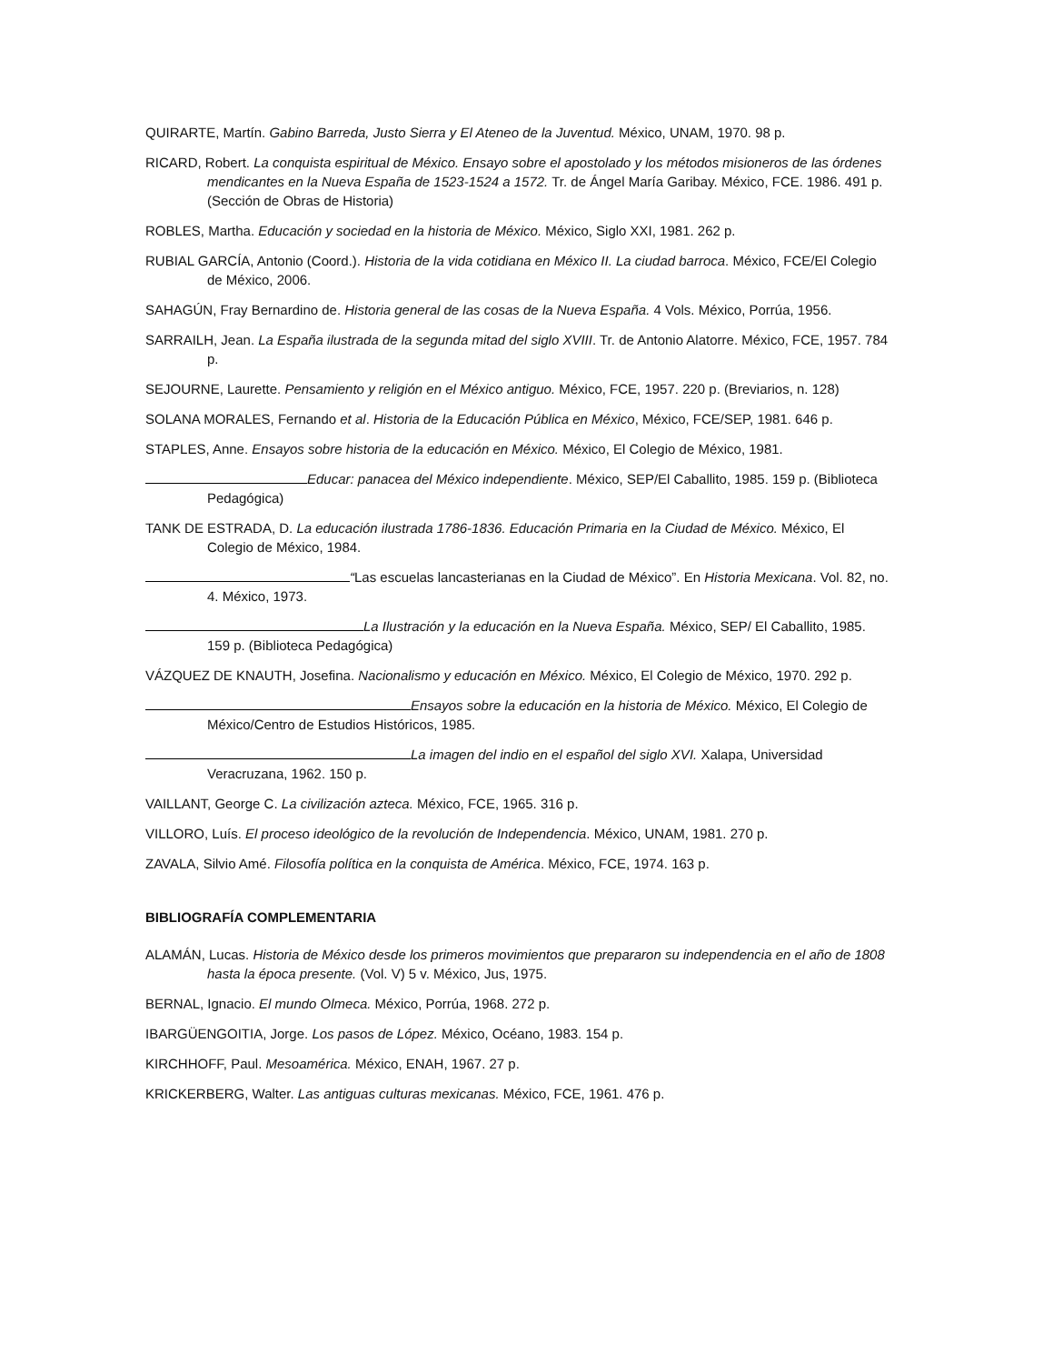QUIRARTE, Martín. Gabino Barreda, Justo Sierra y El Ateneo de la Juventud. México, UNAM, 1970. 98 p.
RICARD, Robert. La conquista espiritual de México. Ensayo sobre el apostolado y los métodos misioneros de las órdenes mendicantes en la Nueva España de 1523-1524 a 1572. Tr. de Ángel María Garibay. México, FCE. 1986. 491 p. (Sección de Obras de Historia)
ROBLES, Martha. Educación y sociedad en la historia de México. México, Siglo XXI, 1981. 262 p.
RUBIAL GARCÍA, Antonio (Coord.). Historia de la vida cotidiana en México II. La ciudad barroca. México, FCE/El Colegio de México, 2006.
SAHAGÚN, Fray Bernardino de. Historia general de las cosas de la Nueva España. 4 Vols. México, Porrúa, 1956.
SARRAILH, Jean. La España ilustrada de la segunda mitad del siglo XVIII. Tr. de Antonio Alatorre. México, FCE, 1957. 784 p.
SEJOURNE, Laurette. Pensamiento y religión en el México antiguo. México, FCE, 1957. 220 p. (Breviarios, n. 128)
SOLANA MORALES, Fernando et al. Historia de la Educación Pública en México, México, FCE/SEP, 1981. 646 p.
STAPLES, Anne. Ensayos sobre historia de la educación en México. México, El Colegio de México, 1981.
Educar: panacea del México independiente. México, SEP/El Caballito, 1985. 159 p. (Biblioteca Pedagógica)
TANK DE ESTRADA, D. La educación ilustrada 1786-1836. Educación Primaria en la Ciudad de México. México, El Colegio de México, 1984.
“Las escuelas lancasterianas en la Ciudad de México”. En Historia Mexicana. Vol. 82, no. 4. México, 1973.
La Ilustración y la educación en la Nueva España. México, SEP/ El Caballito, 1985. 159 p. (Biblioteca Pedagógica)
VÁZQUEZ DE KNAUTH, Josefina. Nacionalismo y educación en México. México, El Colegio de México, 1970. 292 p.
Ensayos sobre la educación en la historia de México. México, El Colegio de México/Centro de Estudios Históricos, 1985.
La imagen del indio en el español del siglo XVI. Xalapa, Universidad Veracruzana, 1962. 150 p.
VAILLANT, George C. La civilización azteca. México, FCE, 1965. 316 p.
VILLORO, Luís. El proceso ideológico de la revolución de Independencia. México, UNAM, 1981. 270 p.
ZAVALA, Silvio Amé. Filosofía política en la conquista de América. México, FCE, 1974. 163 p.
BIBLIOGRAFÍA COMPLEMENTARIA
ALAMÁN, Lucas. Historia de México desde los primeros movimientos que prepararon su independencia en el año de 1808 hasta la época presente. (Vol. V) 5 v. México, Jus, 1975.
BERNAL, Ignacio. El mundo Olmeca. México, Porrúa, 1968. 272 p.
IBARGÜENGOITIA, Jorge. Los pasos de López. México, Océano, 1983. 154 p.
KIRCHHOFF, Paul. Mesoamérica. México, ENAH, 1967. 27 p.
KRICKERBERG, Walter. Las antiguas culturas mexicanas. México, FCE, 1961. 476 p.